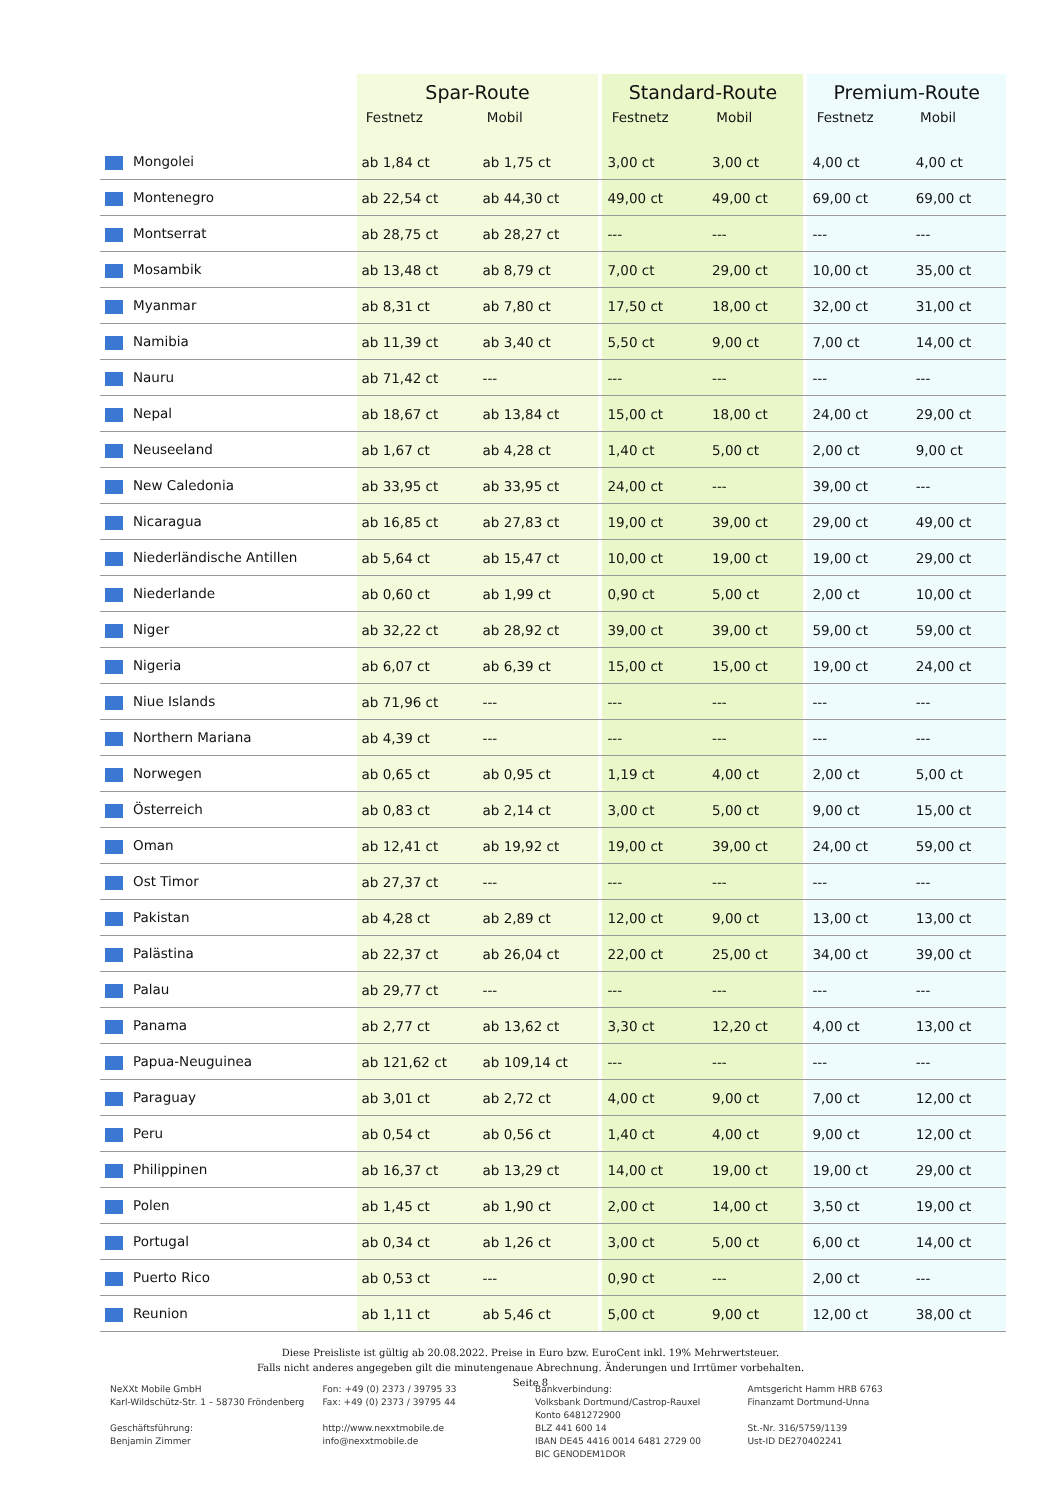| | Spar-Route | | | Standard-Route | | | Premium-Route | |
| --- | --- | --- | --- | --- | --- | --- | --- | --- |
| | Festnetz | Mobil | | Festnetz | Mobil | | Festnetz | Mobil |
| Mongolei | ab 1,84 ct | ab 1,75 ct | | 3,00 ct | 3,00 ct | | 4,00 ct | 4,00 ct |
| Montenegro | ab 22,54 ct | ab 44,30 ct | | 49,00 ct | 49,00 ct | | 69,00 ct | 69,00 ct |
| Montserrat | ab 28,75 ct | ab 28,27 ct | | --- | --- | | --- | --- |
| Mosambik | ab 13,48 ct | ab 8,79 ct | | 7,00 ct | 29,00 ct | | 10,00 ct | 35,00 ct |
| Myanmar | ab 8,31 ct | ab 7,80 ct | | 17,50 ct | 18,00 ct | | 32,00 ct | 31,00 ct |
| Namibia | ab 11,39 ct | ab 3,40 ct | | 5,50 ct | 9,00 ct | | 7,00 ct | 14,00 ct |
| Nauru | ab 71,42 ct | --- | | --- | --- | | --- | --- |
| Nepal | ab 18,67 ct | ab 13,84 ct | | 15,00 ct | 18,00 ct | | 24,00 ct | 29,00 ct |
| Neuseeland | ab 1,67 ct | ab 4,28 ct | | 1,40 ct | 5,00 ct | | 2,00 ct | 9,00 ct |
| New Caledonia | ab 33,95 ct | ab 33,95 ct | | 24,00 ct | --- | | 39,00 ct | --- |
| Nicaragua | ab 16,85 ct | ab 27,83 ct | | 19,00 ct | 39,00 ct | | 29,00 ct | 49,00 ct |
| Niederländische Antillen | ab 5,64 ct | ab 15,47 ct | | 10,00 ct | 19,00 ct | | 19,00 ct | 29,00 ct |
| Niederlande | ab 0,60 ct | ab 1,99 ct | | 0,90 ct | 5,00 ct | | 2,00 ct | 10,00 ct |
| Niger | ab 32,22 ct | ab 28,92 ct | | 39,00 ct | 39,00 ct | | 59,00 ct | 59,00 ct |
| Nigeria | ab 6,07 ct | ab 6,39 ct | | 15,00 ct | 15,00 ct | | 19,00 ct | 24,00 ct |
| Niue Islands | ab 71,96 ct | --- | | --- | --- | | --- | --- |
| Northern Mariana | ab 4,39 ct | --- | | --- | --- | | --- | --- |
| Norwegen | ab 0,65 ct | ab 0,95 ct | | 1,19 ct | 4,00 ct | | 2,00 ct | 5,00 ct |
| Österreich | ab 0,83 ct | ab 2,14 ct | | 3,00 ct | 5,00 ct | | 9,00 ct | 15,00 ct |
| Oman | ab 12,41 ct | ab 19,92 ct | | 19,00 ct | 39,00 ct | | 24,00 ct | 59,00 ct |
| Ost Timor | ab 27,37 ct | --- | | --- | --- | | --- | --- |
| Pakistan | ab 4,28 ct | ab 2,89 ct | | 12,00 ct | 9,00 ct | | 13,00 ct | 13,00 ct |
| Palästina | ab 22,37 ct | ab 26,04 ct | | 22,00 ct | 25,00 ct | | 34,00 ct | 39,00 ct |
| Palau | ab 29,77 ct | --- | | --- | --- | | --- | --- |
| Panama | ab 2,77 ct | ab 13,62 ct | | 3,30 ct | 12,20 ct | | 4,00 ct | 13,00 ct |
| Papua-Neuguinea | ab 121,62 ct | ab 109,14 ct | | --- | --- | | --- | --- |
| Paraguay | ab 3,01 ct | ab 2,72 ct | | 4,00 ct | 9,00 ct | | 7,00 ct | 12,00 ct |
| Peru | ab 0,54 ct | ab 0,56 ct | | 1,40 ct | 4,00 ct | | 9,00 ct | 12,00 ct |
| Philippinen | ab 16,37 ct | ab 13,29 ct | | 14,00 ct | 19,00 ct | | 19,00 ct | 29,00 ct |
| Polen | ab 1,45 ct | ab 1,90 ct | | 2,00 ct | 14,00 ct | | 3,50 ct | 19,00 ct |
| Portugal | ab 0,34 ct | ab 1,26 ct | | 3,00 ct | 5,00 ct | | 6,00 ct | 14,00 ct |
| Puerto Rico | ab 0,53 ct | --- | | 0,90 ct | --- | | 2,00 ct | --- |
| Reunion | ab 1,11 ct | ab 5,46 ct | | 5,00 ct | 9,00 ct | | 12,00 ct | 38,00 ct |
Diese Preisliste ist gültig ab 20.08.2022. Preise in Euro bzw. EuroCent inkl. 19% Mehrwertsteuer.
Falls nicht anderes angegeben gilt die minutengenaue Abrechnung. Änderungen und Irrtümer vorbehalten.
Seite 8
NeXXt Mobile GmbH
Karl-Wildschütz-Str. 1 – 58730 Fröndenberg
Geschäftsführung:
Benjamin Zimmer
Fon: +49 (0) 2373 / 39795 33
Fax: +49 (0) 2373 / 39795 44
http://www.nexxtmobile.de
info@nexxtmobile.de
Bankverbindung:
Volksbank Dortmund/Castrop-Rauxel
Konto 6481272900
BLZ 441 600 14
IBAN DE45 4416 0014 6481 2729 00
BIC GENODEM1DOR
Amtsgericht Hamm HRB 6763
Finanzamt Dortmund-Unna
St.-Nr. 316/5759/1139
Ust-ID DE270402241